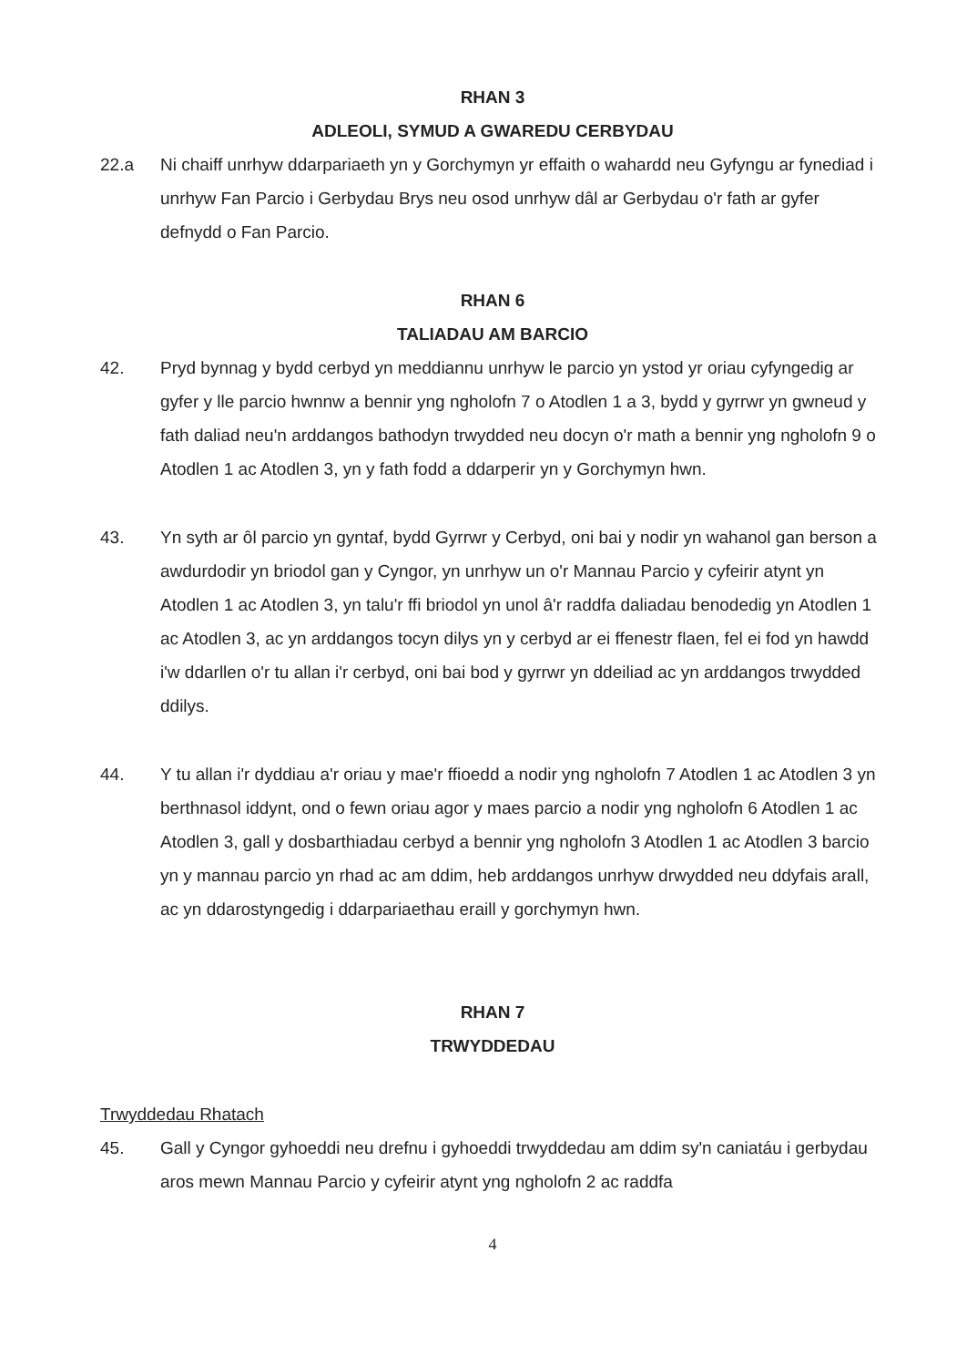RHAN 3
ADLEOLI, SYMUD A GWAREDU CERBYDAU
22.a Ni chaiff unrhyw ddarpariaeth yn y Gorchymyn yr effaith o wahardd neu Gyfyngu ar fynediad i unrhyw Fan Parcio i Gerbydau Brys neu osod unrhyw dâl ar Gerbydau o'r fath ar gyfer defnydd o Fan Parcio.
RHAN 6
TALIADAU AM BARCIO
42. Pryd bynnag y bydd cerbyd yn meddiannu unrhyw le parcio yn ystod yr oriau cyfyngedig ar gyfer y lle parcio hwnnw a bennir yng ngholofn 7 o Atodlen 1 a 3, bydd y gyrrwr yn gwneud y fath daliad neu'n arddangos bathodyn trwydded neu docyn o'r math a bennir yng ngholofn 9 o Atodlen 1 ac Atodlen 3, yn y fath fodd a ddarperir yn y Gorchymyn hwn.
43. Yn syth ar ôl parcio yn gyntaf, bydd Gyrrwr y Cerbyd, oni bai y nodir yn wahanol gan berson a awdurdodir yn briodol gan y Cyngor, yn unrhyw un o'r Mannau Parcio y cyfeirir atynt yn Atodlen 1 ac Atodlen 3, yn talu'r ffi briodol yn unol â'r raddfa daliadau benodedig yn Atodlen 1 ac Atodlen 3, ac yn arddangos tocyn dilys yn y cerbyd ar ei ffenestr flaen, fel ei fod yn hawdd i'w ddarllen o'r tu allan i'r cerbyd, oni bai bod y gyrrwr yn ddeiliad ac yn arddangos trwydded ddilys.
44. Y tu allan i'r dyddiau a'r oriau y mae'r ffioedd a nodir yng ngholofn 7 Atodlen 1 ac Atodlen 3 yn berthnasol iddynt, ond o fewn oriau agor y maes parcio a nodir yng ngholofn 6 Atodlen 1 ac Atodlen 3, gall y dosbarthiadau cerbyd a bennir yng ngholofn 3 Atodlen 1 ac Atodlen 3 barcio yn y mannau parcio yn rhad ac am ddim, heb arddangos unrhyw drwydded neu ddyfais arall, ac yn ddarostyngedig i ddarpariaethau eraill y gorchymyn hwn.
RHAN 7
TRWYDDEDAU
Trwyddedau Rhatach
45. Gall y Cyngor gyhoeddi neu drefnu i gyhoeddi trwyddedau am ddim sy'n caniatáu i gerbydau aros mewn Mannau Parcio y cyfeirir atynt yng ngholofn 2 ac raddfa
4